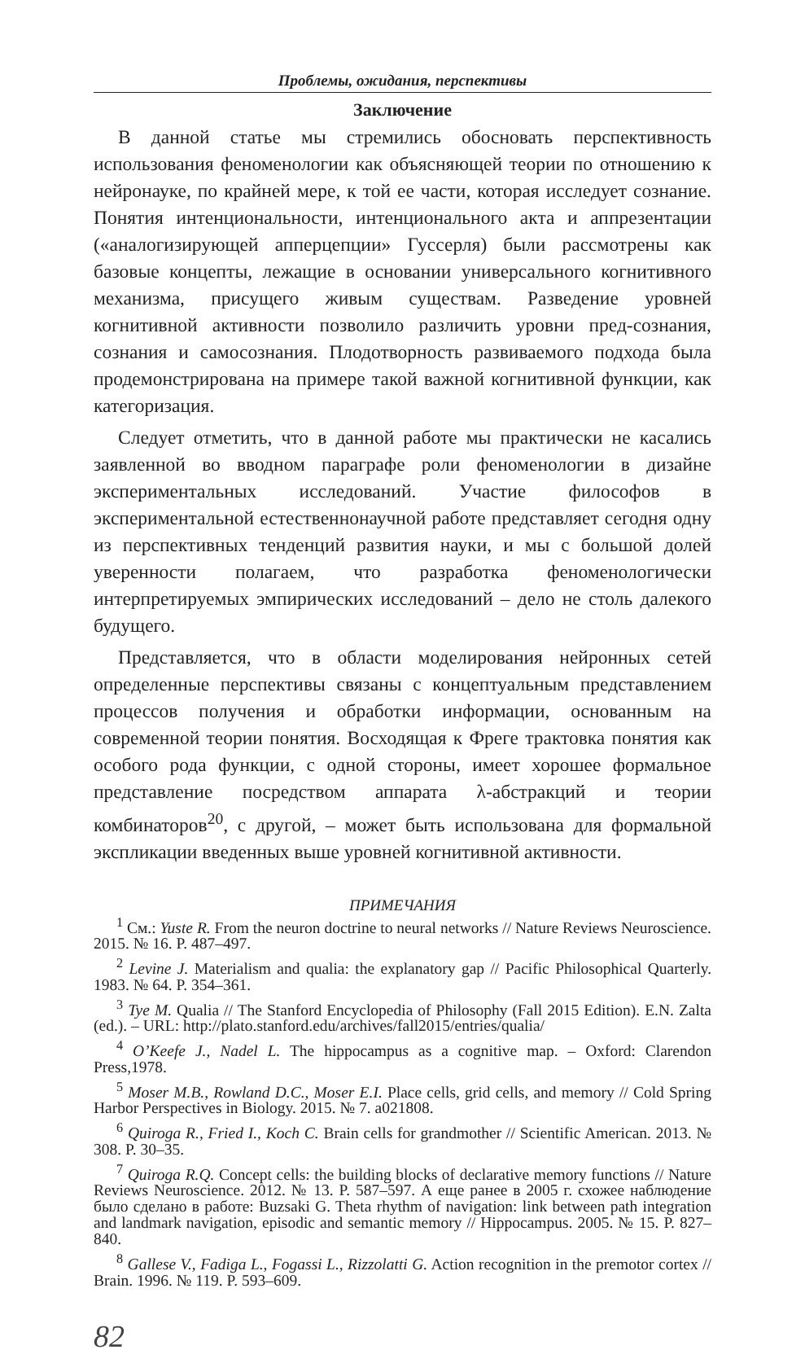Проблемы, ожидания, перспективы
Заключение
В данной статье мы стремились обосновать перспективность использования феноменологии как объясняющей теории по отношению к нейронауке, по крайней мере, к той ее части, которая исследует сознание. Понятия интенциональности, интенционального акта и аппрезентации («аналогизирующей апперцепции» Гуссерля) были рассмотрены как базовые концепты, лежащие в основании универсального когнитивного механизма, присущего живым существам. Разведение уровней когнитивной активности позволило различить уровни пред-сознания, сознания и самосознания. Плодотворность развиваемого подхода была продемонстрирована на примере такой важной когнитивной функции, как категоризация.
Следует отметить, что в данной работе мы практически не касались заявленной во вводном параграфе роли феноменологии в дизайне экспериментальных исследований. Участие философов в экспериментальной естественнонаучной работе представляет сегодня одну из перспективных тенденций развития науки, и мы с большой долей уверенности полагаем, что разработка феноменологически интерпретируемых эмпирических исследований – дело не столь далекого будущего.
Представляется, что в области моделирования нейронных сетей определенные перспективы связаны с концептуальным представлением процессов получения и обработки информации, основанным на современной теории понятия. Восходящая к Фреге трактовка понятия как особого рода функции, с одной стороны, имеет хорошее формальное представление посредством аппарата λ-абстракций и теории комбинаторов<sup>20</sup>, с другой, – может быть использована для формальной экспликации введенных выше уровней когнитивной активности.
ПРИМЕЧАНИЯ
<sup>1</sup> См.: Yuste R. From the neuron doctrine to neural networks // Nature Reviews Neuroscience. 2015. № 16. P. 487–497.
<sup>2</sup> Levine J. Materialism and qualia: the explanatory gap // Pacific Philosophical Quarterly. 1983. № 64. P. 354–361.
<sup>3</sup> Tye M. Qualia // The Stanford Encyclopedia of Philosophy (Fall 2015 Edition). E.N. Zalta (ed.). – URL: http://plato.stanford.edu/archives/fall2015/entries/qualia/
<sup>4</sup> O’Keefe J., Nadel L. The hippocampus as a cognitive map. – Oxford: Clarendon Press,1978.
<sup>5</sup> Moser M.B., Rowland D.C., Moser E.I. Place cells, grid cells, and memory // Cold Spring Harbor Perspectives in Biology. 2015. № 7. a021808.
<sup>6</sup> Quiroga R., Fried I., Koch C. Brain cells for grandmother // Scientific American. 2013. № 308. P. 30–35.
<sup>7</sup> Quiroga R.Q. Concept cells: the building blocks of declarative memory functions // Nature Reviews Neuroscience. 2012. № 13. P. 587–597. А еще ранее в 2005 г. схожее наблюдение было сделано в работе: Buzsaki G. Theta rhythm of navigation: link between path integration and landmark navigation, episodic and semantic memory // Hippocampus. 2005. № 15. P. 827–840.
<sup>8</sup> Gallese V., Fadiga L., Fogassi L., Rizzolatti G. Action recognition in the premotor cortex // Brain. 1996. № 119. P. 593–609.
82